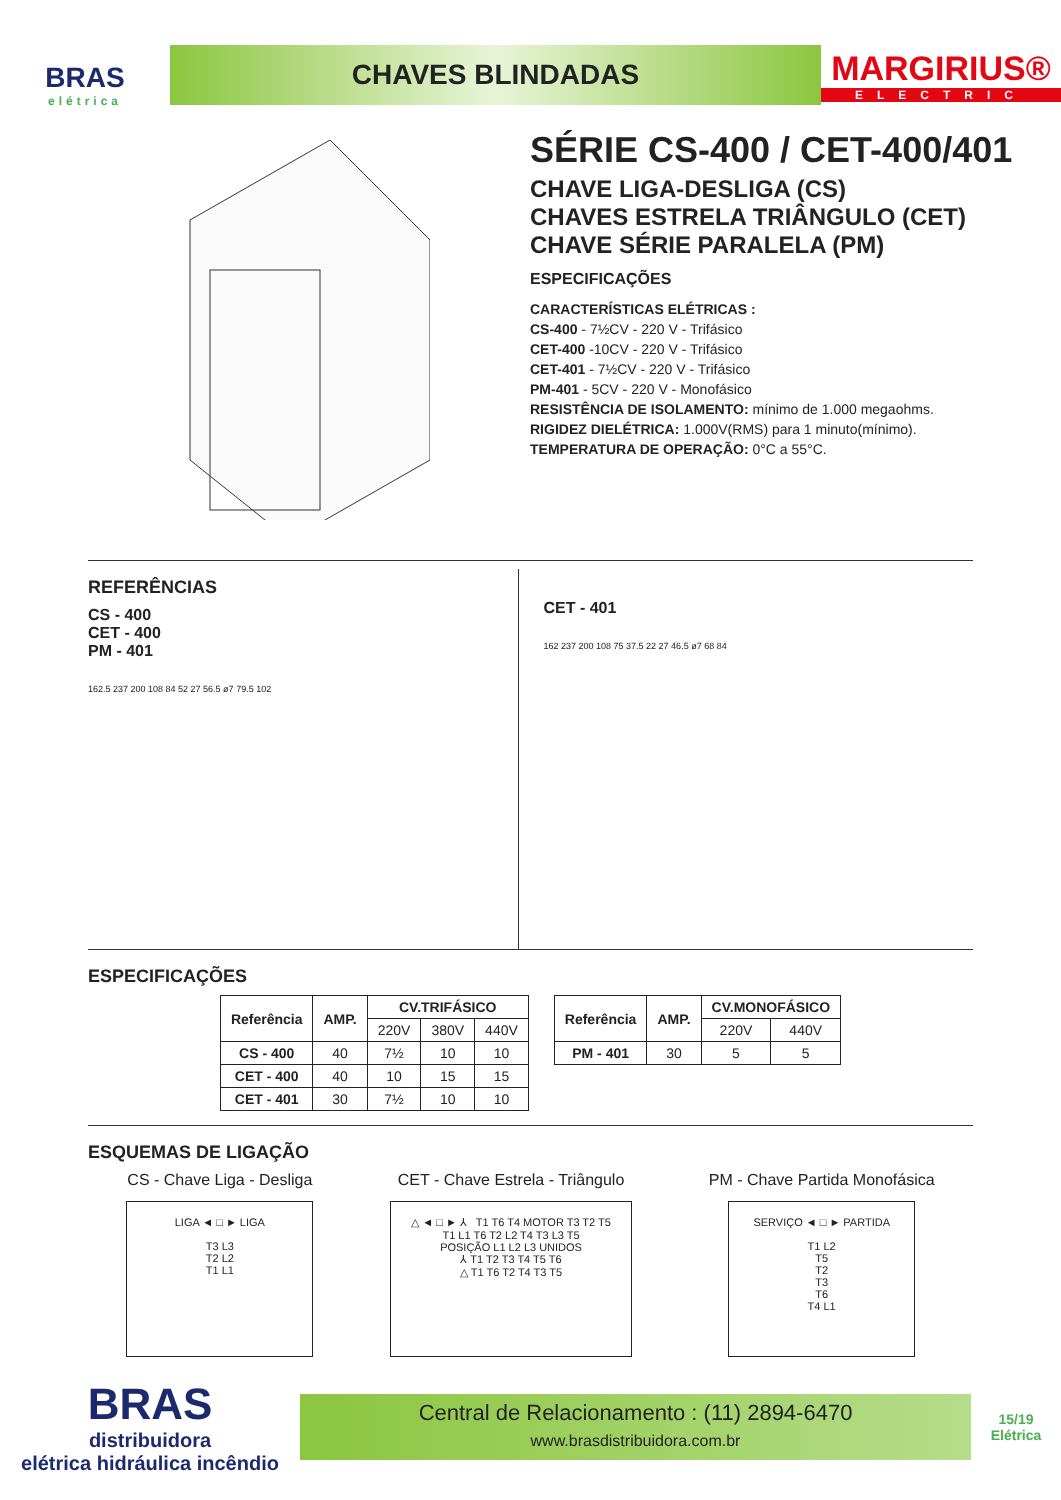BRAS
elétrica
CHAVES BLINDADAS
MARGIRIUS®
ELECTRIC
SÉRIE CS-400 / CET-400/401
CHAVE LIGA-DESLIGA (CS)
CHAVES ESTRELA TRIÂNGULO (CET)
CHAVE SÉRIE PARALELA (PM)
ESPECIFICAÇÕES
CARACTERÍSTICAS ELÉTRICAS :
CS-400 - 7½CV - 220 V - Trifásico
CET-400 -10CV - 220 V - Trifásico
CET-401 - 7½CV - 220 V - Trifásico
PM-401 - 5CV - 220 V - Monofásico
RESISTÊNCIA DE ISOLAMENTO: mínimo de 1.000 megaohms.
RIGIDEZ DIELÉTRICA: 1.000V(RMS) para 1 minuto(mínimo).
TEMPERATURA DE OPERAÇÃO: 0°C a 55°C.
REFERÊNCIAS
CS - 400
CET - 400
PM - 401
162.5 237 200 108 84 52 27 56.5 ø7 79.5 102
CET - 401
162 237 200 108 75 37.5 22 27 46.5 ø7 68 84
ESPECIFICAÇÕES
| Referência | AMP. | CV.TRIFÁSICO | | |
| --- | --- | --- | --- | --- |
| | | 220V | 380V | 440V |
| CS - 400 | 40 | 7½ | 10 | 10 |
| CET - 400 | 40 | 10 | 15 | 15 |
| CET - 401 | 30 | 7½ | 10 | 10 |
| Referência | AMP. | CV.MONOFÁSICO | |
| --- | --- | --- | --- |
| | | 220V | 440V |
| PM - 401 | 30 | 5 | 5 |
ESQUEMAS DE LIGAÇÃO
CS - Chave Liga - Desliga
LIGA ◄ □ ► LIGA
T3 L3
T2 L2
T1 L1
CET - Chave Estrela - Triângulo
△ ◄ □ ► ⅄ T1 T6 T4 MOTOR T3 T2 T5
T1 L1 T6 T2 L2 T4 T3 L3 T5
POSIÇÃO L1 L2 L3 UNIDOS
⅄ T1 T2 T3 T4 T5 T6
△ T1 T6 T2 T4 T3 T5
PM - Chave Partida Monofásica
SERVIÇO ◄ □ ► PARTIDA
T1 L2
T5
T2
T3
T6
T4 L1
BRAS
distribuidora
elétrica hidráulica incêndio
Central de Relacionamento : (11) 2894-6470
www.brasdistribuidora.com.br
15/19
Elétrica